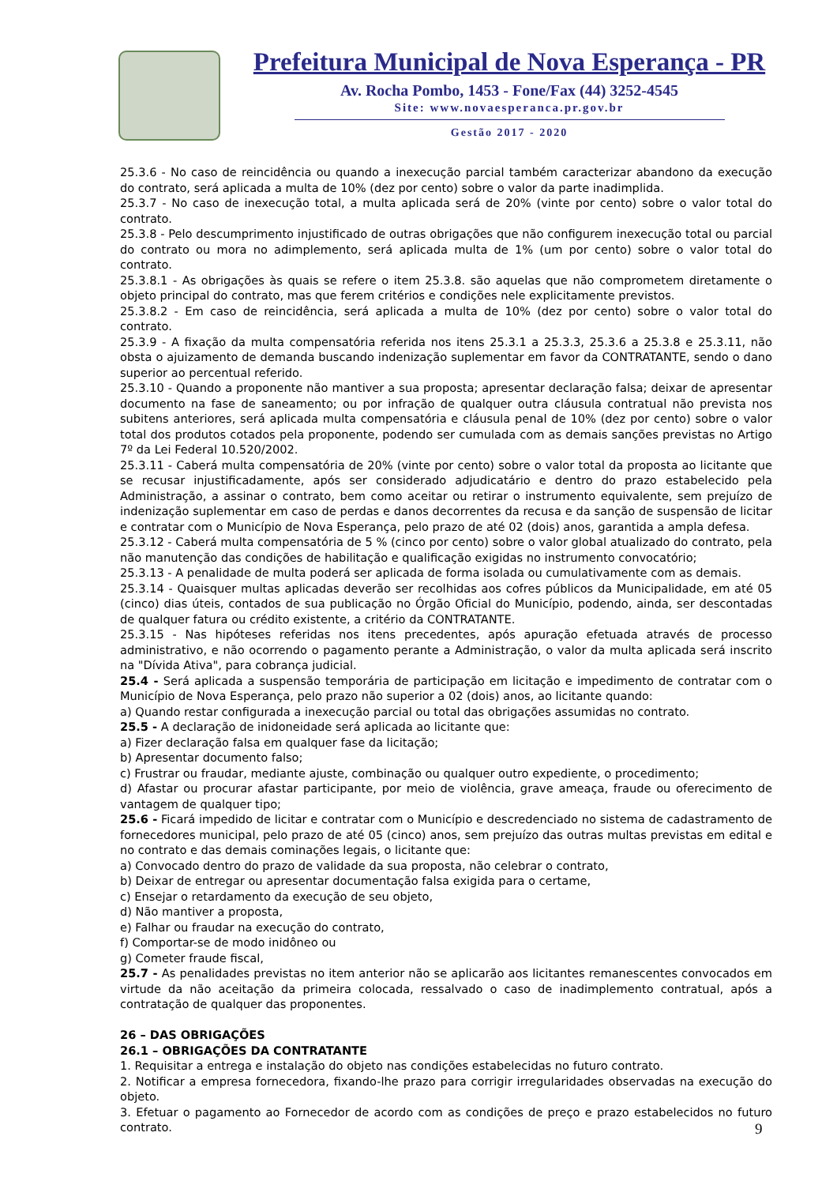Prefeitura Municipal de Nova Esperança - PR
Av. Rocha Pombo, 1453 - Fone/Fax (44) 3252-4545
Site: www.novaesperanca.pr.gov.br
Gestão 2017 - 2020
25.3.6 - No caso de reincidência ou quando a inexecução parcial também caracterizar abandono da execução do contrato, será aplicada a multa de 10% (dez por cento) sobre o valor da parte inadimplida.
25.3.7 - No caso de inexecução total, a multa aplicada será de 20% (vinte por cento) sobre o valor total do contrato.
25.3.8 - Pelo descumprimento injustificado de outras obrigações que não configurem inexecução total ou parcial do contrato ou mora no adimplemento, será aplicada multa de 1% (um por cento) sobre o valor total do contrato.
25.3.8.1 - As obrigações às quais se refere o item 25.3.8. são aquelas que não comprometem diretamente o objeto principal do contrato, mas que ferem critérios e condições nele explicitamente previstos.
25.3.8.2 - Em caso de reincidência, será aplicada a multa de 10% (dez por cento) sobre o valor total do contrato.
25.3.9 - A fixação da multa compensatória referida nos itens 25.3.1 a 25.3.3, 25.3.6 a 25.3.8 e 25.3.11, não obsta o ajuizamento de demanda buscando indenização suplementar em favor da CONTRATANTE, sendo o dano superior ao percentual referido.
25.3.10 - Quando a proponente não mantiver a sua proposta; apresentar declaração falsa; deixar de apresentar documento na fase de saneamento; ou por infração de qualquer outra cláusula contratual não prevista nos subitens anteriores, será aplicada multa compensatória e cláusula penal de 10% (dez por cento) sobre o valor total dos produtos cotados pela proponente, podendo ser cumulada com as demais sanções previstas no Artigo 7º da Lei Federal 10.520/2002.
25.3.11 - Caberá multa compensatória de 20% (vinte por cento) sobre o valor total da proposta ao licitante que se recusar injustificadamente, após ser considerado adjudicatário e dentro do prazo estabelecido pela Administração, a assinar o contrato, bem como aceitar ou retirar o instrumento equivalente, sem prejuízo de indenização suplementar em caso de perdas e danos decorrentes da recusa e da sanção de suspensão de licitar e contratar com o Município de Nova Esperança, pelo prazo de até 02 (dois) anos, garantida a ampla defesa.
25.3.12 - Caberá multa compensatória de 5 % (cinco por cento) sobre o valor global atualizado do contrato, pela não manutenção das condições de habilitação e qualificação exigidas no instrumento convocatório;
25.3.13 - A penalidade de multa poderá ser aplicada de forma isolada ou cumulativamente com as demais.
25.3.14 - Quaisquer multas aplicadas deverão ser recolhidas aos cofres públicos da Municipalidade, em até 05 (cinco) dias úteis, contados de sua publicação no Órgão Oficial do Município, podendo, ainda, ser descontadas de qualquer fatura ou crédito existente, a critério da CONTRATANTE.
25.3.15 - Nas hipóteses referidas nos itens precedentes, após apuração efetuada através de processo administrativo, e não ocorrendo o pagamento perante a Administração, o valor da multa aplicada será inscrito na "Dívida Ativa", para cobrança judicial.
25.4 - Será aplicada a suspensão temporária de participação em licitação e impedimento de contratar com o Município de Nova Esperança, pelo prazo não superior a 02 (dois) anos, ao licitante quando:
a) Quando restar configurada a inexecução parcial ou total das obrigações assumidas no contrato.
25.5 - A declaração de inidoneidade será aplicada ao licitante que:
a) Fizer declaração falsa em qualquer fase da licitação;
b) Apresentar documento falso;
c) Frustrar ou fraudar, mediante ajuste, combinação ou qualquer outro expediente, o procedimento;
d) Afastar ou procurar afastar participante, por meio de violência, grave ameaça, fraude ou oferecimento de vantagem de qualquer tipo;
25.6 - Ficará impedido de licitar e contratar com o Município e descredenciado no sistema de cadastramento de fornecedores municipal, pelo prazo de até 05 (cinco) anos, sem prejuízo das outras multas previstas em edital e no contrato e das demais cominações legais, o licitante que:
a) Convocado dentro do prazo de validade da sua proposta, não celebrar o contrato,
b) Deixar de entregar ou apresentar documentação falsa exigida para o certame,
c) Ensejar o retardamento da execução de seu objeto,
d) Não mantiver a proposta,
e) Falhar ou fraudar na execução do contrato,
f) Comportar-se de modo inidôneo ou
g) Cometer fraude fiscal,
25.7 - As penalidades previstas no item anterior não se aplicarão aos licitantes remanescentes convocados em virtude da não aceitação da primeira colocada, ressalvado o caso de inadimplemento contratual, após a contratação de qualquer das proponentes.
26 – DAS OBRIGAÇÕES
26.1 – OBRIGAÇÕES DA CONTRATANTE
1. Requisitar a entrega e instalação do objeto nas condições estabelecidas no futuro contrato.
2. Notificar a empresa fornecedora, fixando-lhe prazo para corrigir irregularidades observadas na execução do objeto.
3. Efetuar o pagamento ao Fornecedor de acordo com as condições de preço e prazo estabelecidos no futuro contrato.
9